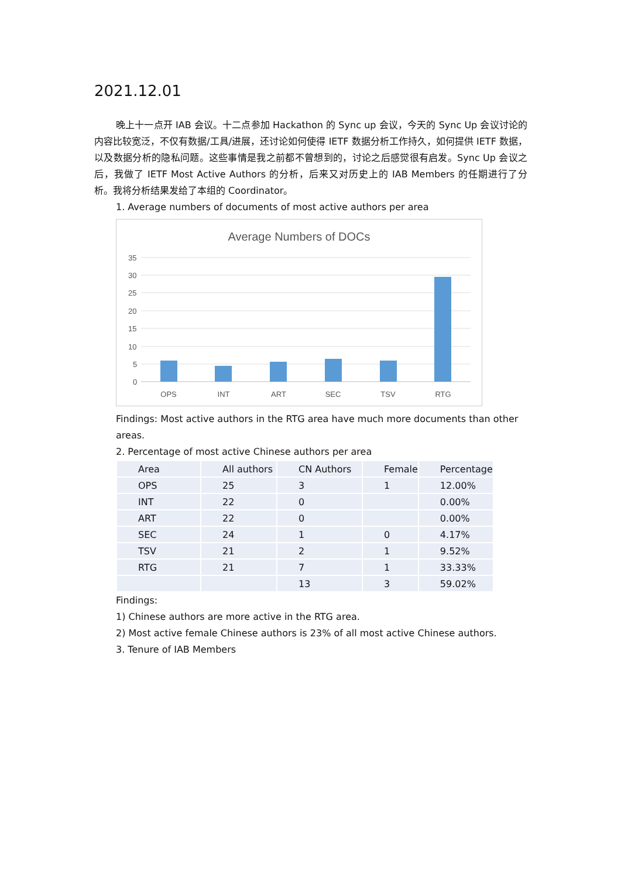2021.12.01
晚上十一点开 IAB 会议。十二点参加 Hackathon 的 Sync up 会议，今天的 Sync Up 会议讨论的内容比较宽泛，不仅有数据/工具/进展，还讨论如何使得 IETF 数据分析工作持久，如何提供 IETF 数据，以及数据分析的隐私问题。这些事情是我之前都不曾想到的，讨论之后感觉很有启发。Sync Up 会议之后，我做了 IETF Most Active Authors 的分析，后来又对历史上的 IAB Members 的任期进行了分析。我将分析结果发给了本组的 Coordinator。
1. Average numbers of documents of most active authors per area
Average Numbers of DOCs
35
30
25
20
15
10
5
0
OPS
INT
ART
SEC
TSV
RTG
Findings: Most active authors in the RTG area have much more documents than other areas.
2. Percentage of most active Chinese authors per area
| Area | All authors | CN Authors | Female | Percentage |
| --- | --- | --- | --- | --- |
| OPS | 25 | 3 | 1 | 12.00% |
| INT | 22 | 0 | | 0.00% |
| ART | 22 | 0 | | 0.00% |
| SEC | 24 | 1 | 0 | 4.17% |
| TSV | 21 | 2 | 1 | 9.52% |
| RTG | 21 | 7 | 1 | 33.33% |
| | | 13 | 3 | 59.02% |
Findings:
1) Chinese authors are more active in the RTG area.
2) Most active female Chinese authors is 23% of all most active Chinese authors.
3. Tenure of IAB Members